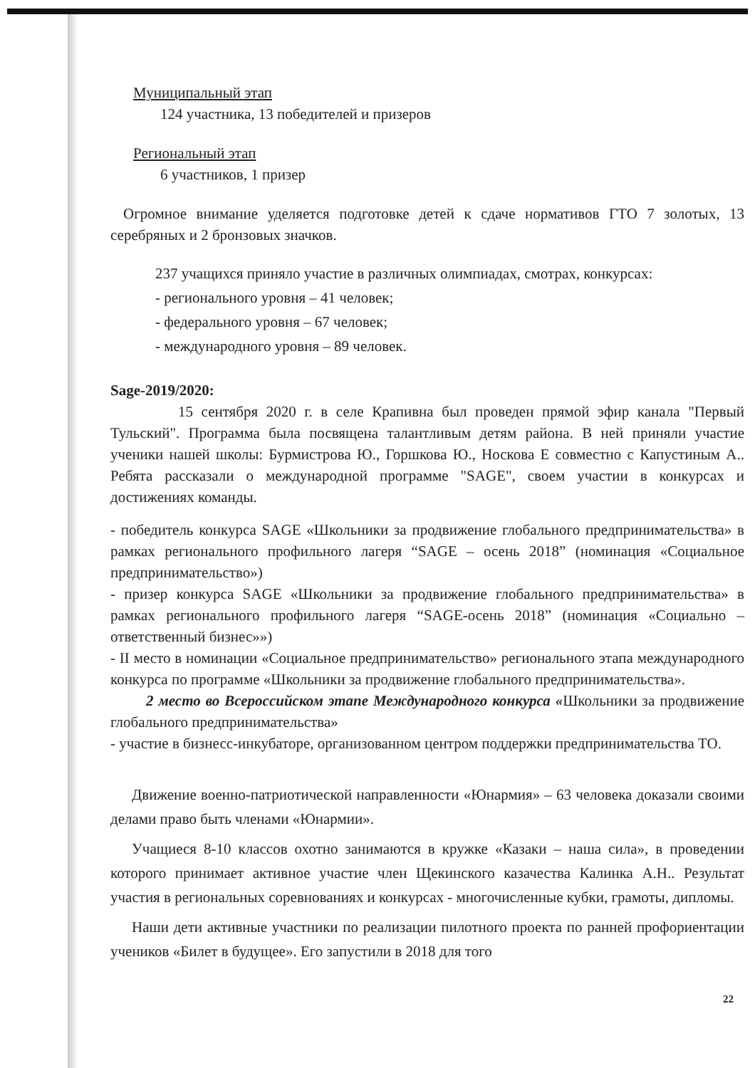Муниципальный этап
124 участника, 13 победителей и призеров
Региональный этап
6 участников, 1 призер
Огромное внимание уделяется подготовке детей к сдаче нормативов ГТО 7 золотых, 13 серебряных и 2 бронзовых значков.
237 учащихся приняло участие в различных олимпиадах, смотрах, конкурсах:
- регионального уровня – 41 человек;
- федерального уровня – 67 человек;
- международного уровня – 89 человек.
Sage-2019/2020:
15 сентября 2020 г. в селе Крапивна был проведен прямой эфир канала "Первый Тульский". Программа была посвящена талантливым детям района. В ней приняли участие ученики нашей школы: Бурмистрова Ю., Горшкова Ю., Носкова Е совместно с Капустиным А.. Ребята рассказали о международной программе "SAGE", своем участии в конкурсах и достижениях команды.
- победитель конкурса SAGE «Школьники за продвижение глобального предпринимательства» в рамках регионального профильного лагеря “SAGE – осень 2018” (номинация «Социальное предпринимательство»)
- призер конкурса SAGE «Школьники за продвижение глобального предпринимательства» в рамках регионального профильного лагеря “SAGE-осень 2018” (номинация «Социально – ответственный бизнес»»)
- II место в номинации «Социальное предпринимательство» регионального этапа международного конкурса по программе «Школьники за продвижение глобального предпринимательства».
2 место во Всероссийском этапе Международного конкурса «Школьники за продвижение глобального предпринимательства»
- участие в бизнесс-инкубаторе, организованном центром поддержки предпринимательства ТО.
Движение военно-патриотической направленности «Юнармия» – 63 человека доказали своими делами право быть членами «Юнармии».
Учащиеся 8-10 классов охотно занимаются в кружке «Казаки – наша сила», в проведении которого принимает активное участие член Щекинского казачества Калинка А.Н.. Результат участия в региональных соревнованиях и конкурсах - многочисленные кубки, грамоты, дипломы.
Наши дети активные участники по реализации пилотного проекта по ранней профориентации учеников «Билет в будущее». Его запустили в 2018 для того
22